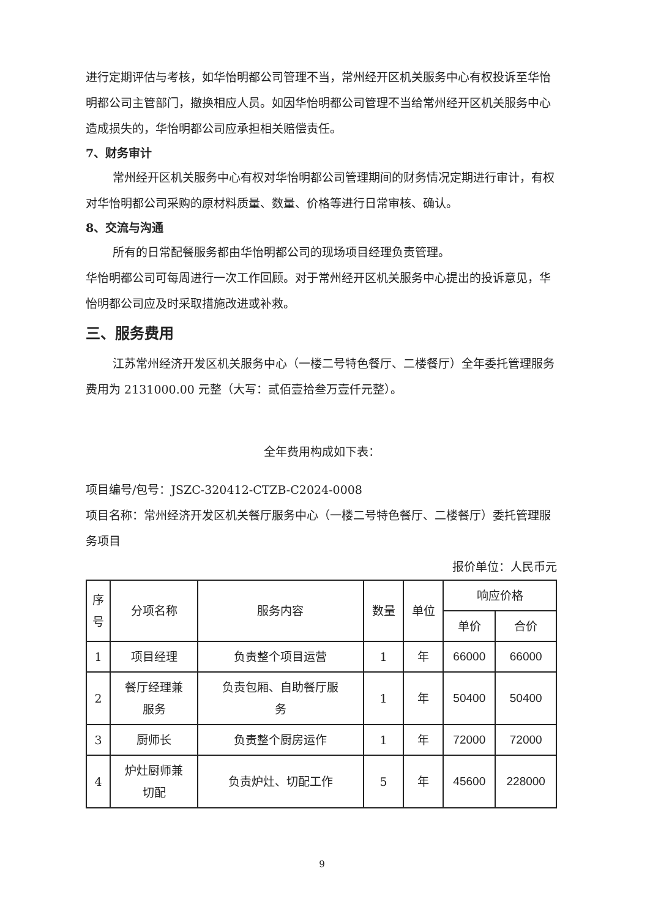进行定期评估与考核，如华怡明都公司管理不当，常州经开区机关服务中心有权投诉至华怡明都公司主管部门，撤换相应人员。如因华怡明都公司管理不当给常州经开区机关服务中心造成损失的，华怡明都公司应承担相关赔偿责任。
7、财务审计
常州经开区机关服务中心有权对华怡明都公司管理期间的财务情况定期进行审计，有权对华怡明都公司采购的原材料质量、数量、价格等进行日常审核、确认。
8、交流与沟通
所有的日常配餐服务都由华怡明都公司的现场项目经理负责管理。
华怡明都公司可每周进行一次工作回顾。对于常州经开区机关服务中心提出的投诉意见，华怡明都公司应及时采取措施改进或补救。
三、服务费用
江苏常州经济开发区机关服务中心（一楼二号特色餐厅、二楼餐厅）全年委托管理服务费用为 2131000.00 元整（大写：贰佰壹拾叁万壹仟元整）。
全年费用构成如下表：
项目编号/包号：JSZC-320412-CTZB-C2024-0008
项目名称：常州经济开发区机关餐厅服务中心（一楼二号特色餐厅、二楼餐厅）委托管理服务项目
报价单位：人民币元
| 序 号 | 分项名称 | 服务内容 | 数量 | 单位 | 响应价格 | |
| --- | --- | --- | --- | --- | --- | --- |
| | | | | | 单价 | 合价 |
| 1 | 项目经理 | 负责整个项目运营 | 1 | 年 | 66000 | 66000 |
| 2 | 餐厅经理兼 服务 | 负责包厢、自助餐厅服 务 | 1 | 年 | 50400 | 50400 |
| 3 | 厨师长 | 负责整个厨房运作 | 1 | 年 | 72000 | 72000 |
| 4 | 炉灶厨师兼 切配 | 负责炉灶、切配工作 | 5 | 年 | 45600 | 228000 |
9